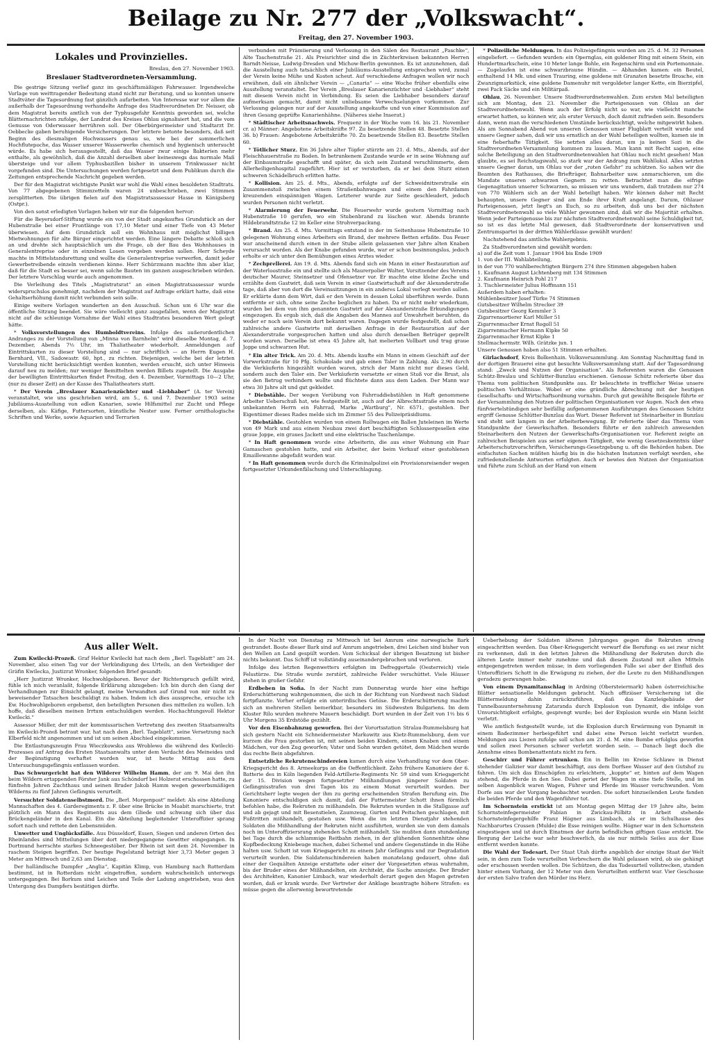Beilage zu Nr. 277 der „Volkswacht“.
Freitag, den 27. November 1903.
Lokales und Provinzielles.
Breslau, den 27. November 1903.
Breslauer Stadtverordneten-Versammlung.
Die gestrige Sitzung verlief ganz im geschäftsmäßigen Fahrwasser. Irgendwelche Vorlage von weittragender Bedeutung stand nicht zur Beratung, und so konnten unsere Stadtväter die Tagesordnung fast gänzlich aufarbeiten. Von Interesse war vor allem die außerhalb der Tagesordnung verhandelte Anfrage des Stadtverordneten Dr. Neisser, ob dem Magistrat bereits amtlich von der Typhusgefahr Kenntnis geworden sei, welche Blätternachrichten zufolge, der Landrat des Kreises Ohlau signalisiert hat, und die vom Genusse von Oderwasser herrühren soll. Der Oberbürgermeister und Stadtarzt Dr. Oebbecke gaben beruhigende Versicherungen. Der letztere betonte besonders, daß seit Beginn des diesmaligen Hochwassers genau so, wie bei der sommerlichen Hochflutepoche, das Wasser unserer Wasserwerke chemisch und hygienisch untersucht würde. Es habe sich herausgestellt, daß das Wasser zwar einige Bakterien mehr enthalte, als gewöhnlich, daß die Anzahl derselben aber keineswegs das normale Maß übersteige und vor allem Typhusbazillen bisher in unserem Trinkwasser nicht vorgefunden sind. Die Untersuchungen werden fortgesetzt und dem Publikum durch die Zeitungen entsprechende Nachricht gegeben werden.
Der für den Magistrat wichtigste Punkt war wohl die Wahl eines besoldeten Stadtrats. Von 77 abgegebenen Stimmzetteln waren 24 unbeschrieben, zwei Stimmen zersplitterten. Die übrigen fielen auf den Magistratsassessor Hasse in Königsberg (Ostpr.).
Von den sonst erledigten Vorlagen heben wir nur die folgenden hervor:
Für die Beyersdorf-Stiftung wurde ein von der Stadt angekauftes Grundstück an der Hubenstraße bei einer Frontlänge von 17,10 Meter und einer Tiefe von 43 Meter überwiesen. Auf dem Grundstück soll ein Wohnhaus mit möglichst billigen Mietwohnungen für alte Bürger eingerichtet werden. Eine längere Debatte schloß sich an und drehte sich hauptsächlich um die Frage, ob der Bau des Wohnhauses in Generalentreprise oder in einzelnen Losen vergeben werden sollen. Herr Scheyde machte in Mittelstandsrettung und wollte die Generalentreprise verwerfen, damit jeder Gewerbetreibende einzeln verdienen könne. Herr Schürzmann machte ihm aber klar, daß für die Stadt es besser sei, wenn solche Bauten im ganzen ausgeschrieben würden. Der letztere Vorschlag wurde auch angenommen.
Die Verleihung des Titels „Magistratsrat“ an einen Magistratsassessor wurde widerspruchslos genehmigt, nachdem der Magistrat auf Anfrage erklärt hatte, daß eine Gehaltserhöhung damit nicht verbunden sein solle.
Einige weitere Vorlagen wanderten an den Ausschuß. Schon um 6 Uhr war die öffentliche Sitzung beendet. Sie wäre vielleicht ganz ausgefallen, wenn der Magistrat nicht auf die schleunige Vornahme der Wahl eines Stadtrates besonderen Wert gelegt hätte.
* Volksvorstellungen des Humboldtvereins. Infolge des außerordentlichen Andranges zu der Vorstellung von „Minna von Barnhelm“ wird dieselbe Montag, d. 7. Dezember, Abends 7½ Uhr, im Thaliatheater wiederholt. Anmeldungen auf Eintrittskarten zu dieser Vorstellung sind — nur schriftlich — an Herrn Eugen H. Bernhard, VII., Sadowastr. 60, hpt., zu richten. Diejenigen, welche bei der letzten Vorstellung nicht berücksichtigt werden konnten, werden ersucht, sich unter Hinweis darauf neu zu melden; nur weniger Bemittelten werden Billets zugeteilt. Die Ausgabe der bewilligten Eintrittskarten findet Freitag, den 4. Dezember, Vormittags 10—2 Uhr, (nur zu dieser Zeit) an der Kasse des Thaliatheaters statt.
* Der Verein „Breslauer Kanarienzüchter und -Liebhaber“ (A. ter Verein) veranstaltet, wie uns geschrieben wird, am 5., 6. und 7. Dezember 1903 seine Jubiläums-Ausstellung von edlen Kanarien, sowie Hilfsmittel zur Zucht und Pflege derselben, als: Käfige, Futtersorten, künstliche Nester usw. Ferner ornithologische Schriften und Werke, sowie Aquarien und Terrarien
verbunden mit Prämiierung und Verlosung in den Sälen des Restaurant „Paschke“, Alte Taschenstraße 21. Als Preisrichter sind die in Züchterkreisen bekannten Herren Barndt-Neisse, Ludwig-Dresden und Michow-Berlin gewonnen. Es ist anzunehmen, daß die Ausstellung auch tatsächlich einer Jubiläums-Ausstellung entsprechen wird, zumal der Verein keine Mühe und Kosten scheut. Auf verschiedene Anfragen wollen wir noch erwähnen, daß ein ähnlicher Verein — „Canaria“ — eine Woche früher ebenfalls eine Ausstellung veranstaltet. Der Verein „Breslauer Kanarienzüchter und -Liebhaber“ steht mit diesem Verein nicht in Verbindung. Es seien die Liebhaber besonders darauf aufmerksam gemacht, damit nicht unliebsame Verwechselungen vorkommen. Zur Verlosung gelangen nur auf der Ausstellung angekaufte und von einer Kommission auf ihren Gesang geprüfte Kanarienhähne. (Näheres siehe Inserat.)
* Städtischer Arbeitsnachweis. Frequenz in der Woche vom 16. bis 21. November cr. a) Männer: Angebotene Arbeitskräfte 97. Zu besetzende Stellen 48. Besetzte Stellen 36. b) Frauen: Angebotene Arbeitskräfte 70. Zu besetzende Stellen 83. Besetzte Stellen 60.
* Tötlicher Sturz. Ein 36 Jahre alter Töpfer stürzte am 21. d. Mts., Abends, auf der Fleischhauerstraße zu Boden. In betrunkenem Zustande wurde er in seine Wohnung auf der Einbaumstraße geschafft und später, da sich sein Zustand verschlimmerte, dem Allerheiligenhospital zugeführt. Hier ist er verstorben, da er bei dem Sturz einen schweren Schädelbruch erlitten hatte.
* Kollision. Am 25. d. Mts., Abends, erfolgte auf der Schweidnitzerstraße ein Zusammenstoß zwischen einem Straßenbahnwagen und einem den Fahrdamm kreuzenden einspännigen Wagen. Letzterer wurde zur Seite geschleudert, jedoch wurden Personen nicht verletzt.
* Alarmierung der Feuerwehr. Die Feuerwehr wurde gestern Vormittag nach Hubenstraße 10 gerufen, wo ein Stubenbrand zu löschen war. Abends brannte Hildebrandtstraße 12 im Keller eine Strohverpackung.
* Brand. Am 25. d. Mts. Vormittags entstand in der im Seitenhause Hubenstraße 10 gelegenen Wohnung eines Arbeiters ein Brand, der mehrere Betten erfaßte. Das Feuer war anscheinend durch einen in der Stube allein gelassenen vier Jahre alten Knaben verursacht worden. Als der Knabe gefunden wurde, war er schon besinnungslos, jedoch erholte er sich unter den Bemühungen eines Arztes wieder.
* Zechprellerei. Am 19. d. Mts. Abends fand sich ein Mann in einer Restauration auf der Waterloostraße ein und stellte sich als Maurerpolier Walter, Vorsitzender des Vereins deutscher Maurer, Steinsetzer und Ofensetzer vor. Er machte eine kleine Zeche und erzählte dem Gastwirt, daß sein Verein in einer Gastwirtschaft auf der Alexanderstraße tage, daß aber von dort die Vereinssitzungen in ein anderes Lokal verlegt werden sollen. Er erklärte dann dem Wirt, daß er den Verein in dessen Lokal überführen werde. Dann entfernte er sich, ohne seine Zeche beglichen zu haben. Da er nicht mehr wiederkam, wurden bei dem von ihm genannten Gastwirt auf der Alexanderstraße Erkundigungen eingezogen. Es ergab sich, daß die Angaben des Mannes auf Unwahrheit beruhten, da weder er noch sein Verein dort bekannt waren. Dagegen wurde festgestellt, daß schon zahlreiche andere Gastwirte mit derselben Anfrage in der Restauration auf der Alexanderstraße vorgesprochen hatten und also durch denselben Betrüger geprellt worden waren. Derselbe ist etwa 45 Jahre alt, hat melierten Vollbart und trug graue Joppe und schwarzen Hut.
* Ein alter Trick. Am 20. d. Mts. Abends kaufte ein Mann in einem Geschäft auf der Vorwerkstraße für 10 Pfg. Schokolade und gab einen Taler in Zahlung. Als 2,90 durch die Verkäuferin hingezählt worden waren, strich der Mann nicht nur dieses Geld, sondern auch den Taler ein. Der Verkäuferin versetzte er einen Stoß vor die Brust, als sie den Betrug verhindern wollte und flüchtete dann aus dem Laden. Der Mann war etwa 30 Jahre alt und gut gekleidet.
* Diebstähle. Der wegen Verübung von Fahrraddiebstählen in Haft genommene Arbeiter Ueberschuß hat, wie festgestellt ist, auch auf der Albrechtsstraße einem noch unbekannten Herrn ein Fahrrad, Marke „Wartburg“, Nr. 6571, gestohlen. Der Eigentümer dieses Rades melde sich im Zimmer 55 des Polizeipräsidiums.
* Diebstähle. Gestohlen wurden von einem Rollwagen ein Ballen Juteleinen im Werte von 49 Mark und aus einem Neubau zwei dort beschäftigten Schlossergesellen eine graue Joppe, ein graues Jackett und eine elektrische Taschenlampe.
* In Haft genommen wurde eine Arbeiterin, die aus einer Wohnung ein Paar Gamaschen gestohlen hatte, und ein Arbeiter, der beim Verkauf einer gestohlenen Emaillewanne abgefaßt worden war.
* In Haft genommen wurde durch die Kriminalpolizei ein Provisionsreisender wegen fortgesetzter Urkundenfälschung und Unterschlagung.
* Polizeiliche Meldungen. In das Polizeigefängnis wurden am 25. d. M. 32 Personen eingeliefert. — Gefunden wurden: ein Opernglas, ein goldener Ring mit einem Stein, ein Hundertmarkschein, eine 10 Meter lange Bohle, ein Regenschirm und ein Portemonnaie. — Zugelaufen ist eine schwarzbraune Hündin. — Abhanden kamen: ein Beutel, enthaltend 14 Mk. und einen Trauring, eine goldene mit Granaten besetzte Brosche, ein Zwanzigmarkstück, eine goldene Damenuhr mit vergoldeter langer Kette, ein Bierzipfel, zwei Pack Säcke und ein Militärpaß.
Ohlau, 26. November. Unsere Stadtverordnetenwahlen. Zum ersten Mal beteiligten sich am Montag, den 23. November die Parteigenossen von Ohlau an der Stadtverordnetenwahl. Wenn auch der Erfolg nicht so war, wie vielleicht manche erwartet hatten, so können wir, als erster Versuch, doch damit zufrieden sein. Besonders dann, wenn man die verschiedenen Umstände berücksichtigt, welche mitgewirkt haben. Als am Sonnabend Abend von unseren Genossen unser Flugblatt verteilt wurde und unsere Gegner sahen, daß wir uns ernstlich an der Wahl beteiligen wollten, kamen sie in eine fieberhafte Tätigkeit. Sie setzten alles daran, um ja keinen Sozi in die Stadtverordneten-Versammlung kommen zu lassen. Man kann mit Recht sagen, eine solche Beteiligung an den Stadtverordnetenwahlen hat Ohlau noch nicht gesehen! Man glaubte, es sei Reichstagswahl, so stark war der Andrang zum Wahllokal. Alles setzten unsere Gegner daran, um Ohlau vor der „roten Gefahr“ zu schützen. So sahen wir die Beamten des Rathauses, die Briefträger, Bahnarbeiter usw. anmarschieren, um die Mandate unseren schwarzen Gegnern zu retten. Betrachtet man die eifrige Gegenagitation unserer Schwarzen, so müssen wir uns wundern, daß trotzdem nur 274 von 770 Wählern sich an der Wahl beteiligt haben. Wir können daher mit Recht behaupten, unsere Gegner sind am Ende ihrer Kraft angelangt. Darum, Ohlauer Parteigenossen, jetzt liegt's an Euch, so zu arbeiten, daß uns bei der nächsten Stadtverordnetenwahl so viele Wähler gewonnen sind, daß wir die Majorität erhalten. Wenn jeder Parteigenosse bis zur nächsten Stadtverordnetenwahl seine Schuldigkeit tut, so ist es das letzte Mal gewesen, daß Stadtverordnete der konservativen und Zentrumspartei in der dritten Wählerklasse gewählt wurden!
Nachstehend das amtliche Wahlergebnis.
Zu Stadtverordneten sind gewählt worden:
a) auf die Zeit vom 1. Januar 1904 bis Ende 1909
1. von der III. Wahlabteilung,
in der von 770 wahlberechtigten Bürgern 274 ihre Stimmen abgegeben haben
1. Kaufmann August Lichtenberg mit 134 Stimmen
2. Kaufmann Heinrich Pohl 217
3. Tischlermeister Julius Hoffmann 151
Außerdem haben erhalten:
Mühlenbesitzer Josef Türke 74 Stimmen
Gutsbesitzer Wilhelm Strecker 39
Gutsbesitzer Georg Kemmler 3
Zigarrensortierer Karl Müller 51
Zigarrenmacher Ernst Rogoll 51
Zigarrenmacher Hermann Kipke 50
Zigarrenmacher Ernst Kipke 1
Stellmachermstr. Wilh. Grätzke jun. 1
Unsere Genossen haben also 51 Stimmen erhalten.
Girlachsdorf, Kreis Bolkenhain. Volksversammlung. Am Sonntag Nachmittag fand in der dortigen Brauerei eine gut besuchte Volksversammlung statt. Auf der Tagesordnung stand: „Zweck und Nutzen der Organisation“. Als Referenten waren die Genossen Schütz-Breslau und Schlütter-Bunzlau erschienen. Genosse Schütz referierte über das Thema vom politischen Standpunkte aus. Er beleuchtete in trefflicher Weise unsere politischen Verhältnisse. Wobei er eine gründliche Abrechnung mit der heutigen Gesellschafts- und Wirtschaftsordnung vornahm. Durch gut gewählte Beispiele führte er der Versammlung den Nutzen der politischen Organisationen vor Augen. Nach den etwa fünfviertelstündigen sehr beifällig aufgenommenen Ausführungen des Genossen Schütz ergriff Genosse Schlütter-Bunzlau das Wort. Dieser Referent ist Steinarbeiter in Bunzlau und steht seit langem in der Arbeiterbewegung. Er referierte über das Thema vom Standpunkte der Gewerkschaften. Besonders führte er den zahlreich anwesenden Steinarbeitern den Nutzen der Gewerkschafts-Organisationen vor. Referent zeigte an zahlreichen Beispielen aus seiner eigenen Tätigkeit, wie wenig Gesetzeskenntnis über Arbeiterschutzvorschriften, Versicherungs-Gesetzgebung u. oft die Behörden haben. Die einfachsten Sachen müßten häufig bis in die höchsten Instanzen verfolgt werden, ehe zufriedenstellende Antworten erfolgten. Auch er bewies den Nutzen der Organisation und führte zum Schluß an der Hand von einem
Aus aller Welt.
Zum Kwilecki-Prozeß. Graf Hektor Kwilecki hat nach dem „Berl. Tageblatt“ am 24. November, also einen Tag vor der Verkündigung des Urteils, an den Verteidiger der Gräfin Kwilecka, Justizrat Wronker, folgenden Brief gesandt:
„Herr Justizrat Wronker, Hochwohlgeboren. Bevor der Richterspruch gefällt wird, fühle ich mich veranlaßt, folgende Erklärung abzugeben: Ich bin durch den Gang der Verhandlungen zur Einsicht gelangt, meine Verwandten auf Grund von mir nicht zu beweisender Tatsachen beschuldigt zu haben. Indem ich dies ausspreche, ersuche ich Ew. Hochwohlgeboren ergebenst, den beteiligten Personen dies mitteilen zu wollen. Ich hoffe, daß dieselben meinen Irrtum entschuldigen werden. Hochachtungsvoll Hektor Kwilecki.“
Assessor Müller, der mit der kommissarischen Vertretung des zweiten Staatsanwalts im Kwilecki-Prozeß betraut war, hat nach dem „Berl. Tageblatt“, seine Versetzung nach Elberfeld nicht angenommen und ist um seinen Abschied eingekommen.
Die Entlastungszeugin Frau Wieczkowska aus Wroblewo die während des Kwilecki-Prozesses auf Antrag des Ersten Staatsanwalts unter dem Verdacht des Meineides und der Begünstigung verhaftet worden war, ist heute Mittag aus dem Untersuchungsgefängnis entlassen worden.
Das Schwurgericht hat den Wilderer Wilhelm Hamm, der am 9. Mai den ihn beim Wildern ertappenden Förster Jank aus Schöndorf bei Holzerat erschossen hatte, zu fünfzehn Jahren Zuchthaus und seinen Bruder Jakob Hamm wegen gewerbsmäßigen Wilderns zu fünf Jahren Gefängnis verurteilt.
Versuchter Soldatenselbstmord. Die „Berl. Morgenpost“ meldet: Als eine Abteilung Mannschaften des 4. Garderegiments z. F. über eine Brücke in Moabit marschierte, trat plötzlich ein Mann des Regiments aus dem Gliede und schwang sich über das Brückengeländer in den Kanal. Ein die Abteilung begleitender Unteroffizier sprang sofort nach und rettete den Lebensmüden.
Unwetter und Unglücksfälle. Aus Düsseldorf, Essen, Siegen und anderen Orten des Rheinlandes sind Mitteilungen über dort niedergegangene Gewitter eingegangen. In Dortmund herrschte starkes Schneegestöber. Der Rhein ist seit dem 24. November in raschem Steigen begriffen. Der heutige Pegelstand beträgt hier 3,73 Meter gegen 3 Meter am Mittwoch und 2,63 am Dienstag.
Der holländische Dampfer „Anglia“, Kapitän Klimp, von Hamburg nach Rotterdam bestimmt, ist in Rotterdam nicht eingetroffen, sondern wahrscheinlich unterwegs untergegangen. Bei Borkum sind Leichen und Teile der Ladung angetrieben, was den Untergang des Dampfers bestätigen dürfte.
In der Nacht von Dienstag zu Mittwoch ist bei Amrum eine norwegische Bark gestrandet. Boote dieser Bark sind auf Amrum angetrieben, drei Leichen sind bisher von den Wellen an Land gespült worden. Vom Schicksal der übrigen Besatzung ist bisher nichts bekannt. Das Schiff ist vollständig auseinandergebrochen und verloren.
Infolge des letzten Regenwetters erfolgten im Defreggertale (Oesterreich) viele Felsstürze. Die Straße wurde zerstört, zahlreiche Felder verschüttet. Viele Häuser stehen in großer Gefahr.
Erdbeben in Sofia. In der Nacht zum Donnerstag wurde hier eine heftige Erderschütterung wahrgenommen, die sich in der Richtung von Nordwest nach Südost fortpflanzte. Vorher erfolgte ein unterirdisches Getöse. Die Erderschütterung machte sich an mehreren Stellen bemerkbar, besonders im Südwesten Bulgariens. Im dem Kloster Rilo wurden mehrere Mauern beschädigt. Dort wurden in der Zeit von 1½ bis 6 Uhr Morgens 35 Erdstöße gezählt.
Vor den Eisenbahnzug geworfen. Bei der Vorortsstation Stralau-Rummelsburg hat sich gestern Nacht ein Schneidermeister Markowitz aus Kietz-Rummelsburg, dem vor kurzem die Frau gestorben ist, mit seinen beiden Kindern, einem Knaben und einem Mädchen, vor den Zug geworfen; Vater und Sohn wurden getötet, dem Mädchen wurde das rechte Bein abgefahren.
Entsetzliche Rekrutenschindereien kamen durch eine Verhandlung vor dem Ober-Kriegsgericht des 8. Armeekorps an die Oeffentlichkeit. Zehn frühere Kanoniere der 6. Batterie des in Köln liegenden Feld-Artillerie-Regiments Nr. 59 sind vom Kriegsgericht der 15. Division wegen fortgesetzter Mißhandlungen jüngerer Soldaten zu Gefängnisstrafen von drei Tagen bis zu einem Monat verurteilt worden. Der Gerichtsherr legte wegen der ihm zu gering erscheinenden Strafen Berufung ein. Die Kanoniere entschuldigen sich damit, daß der Futtermeister Schott ihnen förmlich befohlen habe, die Rekruten zu mißhandeln. Die Rekruten wurden in die Stallgasse auf und ab gejagt und mit Besenstielen, Zaumzeug, Gurten und Peitschen geschlagen, mit Fußtritten mißhandelt, gestoßen usw. Wenn die im letzten Dienstjahr stehenden Soldaten die Mißhandlung der Rekruten nicht ausführten, wurden sie von dem damals noch im Unteroffiziersrang stehenden Schott mißhandelt. Sie mußten dann stundenlang bei Tage durch die schlammige Reitbahn ziehen, in der glühenden Sonnenhitze ohne Kopfbedeckung Kniebeuge machen, dabei Schemel und andere Gegenstände in die Höhe halten usw. Schott ist vom Kriegsgericht zu einem Jahr Gefängnis und zur Degradation verurteilt worden. Die Soldatenschindereien haben monatelang gedauert, ohne daß einer der Gequälten Anzeige erstattete oder einer der Vorgesetzten etwas wahrnahm, bis der Bruder eines der Mißhandelten, ein Architekt, die Sache anzeigte. Der Bruder des Architekten, Kanonier Limbach, war wiederholt derart gegen den Magen getreten worden, daß er krank wurde. Der Vertreter der Anklage beantragte höhere Strafen: es müsse gegen die allerwenig bewortretende
Ueberhebung der Soldaten älteren Jahrganges gegen die Rekruten streng eingeschritten werden. Das Ober-Kriegsgericht verwarf die Berufung: es sei zwar nicht zu verkennen, daß in den letzten Jahren die Mißhandlung der Rekruten durch die älteren Leute immer mehr zunehme und daß diesem Zustand mit allen Mitteln entgegengetreten werden müsse; in dem vorliegenden Falle sei aber der Einfluß des Unteroffiziers Schott in die Erwägung zu ziehen, der die Leute zu den Mißhandlungen geradezu gezwungen habe.
Von einem Dynamitanschlag in Ardning (Obersteiermark) haben österreichische Blätter sensationelle Meldungen gebracht. Nach offiziöser Versicherung ist die Blättermeldung dahin zurückzuführen, daß das Kanzleigebäude der Tunnelbauunternehmung Zataranda durch Explosion von Dynamit, die infolge von Unvorsichtigkeit erfolgte, gesprengt wurde; bei der Explosion wurde ein Mann leicht verletzt.
Wie amtlich festgestellt wurde, ist die Explosion durch Erwärmung von Dynamit in einem Badezimmer herbeigeführt und dabei eine Person leicht verletzt worden. Meldungen aus Liezen zufolge soll schon am 21. d. M. eine Bombe erfolglos geworfen und sollen zwei Personen schwer verletzt worden sein. — Danach liegt doch die Annahme eines Bombenattentats nicht zu fern.
Geschirr und Führer ertrunken. Ein in Bellin im Kreise Schlawe in Dienst stehender Galizier war damit beschäftigt, aus dem Dorfsee Wasser auf den Gutshof zu fahren. Um sich das Einschöpfen zu erleichtern, „koppte“ er, hinten auf dem Wagen stehend, die Pferde in den See. Dabei geriet der Wagen in eine tiefe Stelle, und im selben Augenblick waren Wagen, Führer und Pferde im Wasser verschwunden. Vom Dorfe aus war der Vorgang beobachtet worden. Die sofort hinzueilenden Leute fanden die beiden Pferde und den Wagenführer tot.
Im Schornstein erstickt ist am Montag gegen Mittag der 19 Jahre alte, beim Schornsteinfegermeister Fabian in Zwickau-Pölbitz in Arbeit stehende Schornsteinfegergehilfe Franz Högner aus Limbach, als er im Schulhause des Nachbarortes Crossen (Mulde) die Esse reinigen wollte. Högner war in den Schornstein eingestiegen und ist durch Einatmen der darin befindlichen giftigen Gase erstickt. Die Bergung der Leiche war sehr beschwerlich, da sie nur mittels Seiles aus der Esse entfernt werden konnte.
Die Wahl der Todesart. Der Staat Utah dürfte angeblich der einzige Staat der Welt sein, in dem zum Tode verurteilten Verbrechern die Wahl gelassen wird, ob sie gehängt oder erschossen werden wollen. Die Schützen, die das Todesurteil vollstrecken, standen hinter einem Vorhang, der 12 Meter von dem Verurteilten entfernt war. Vier Geschosse der ersten Salve trafen den Mörder ins Herz.